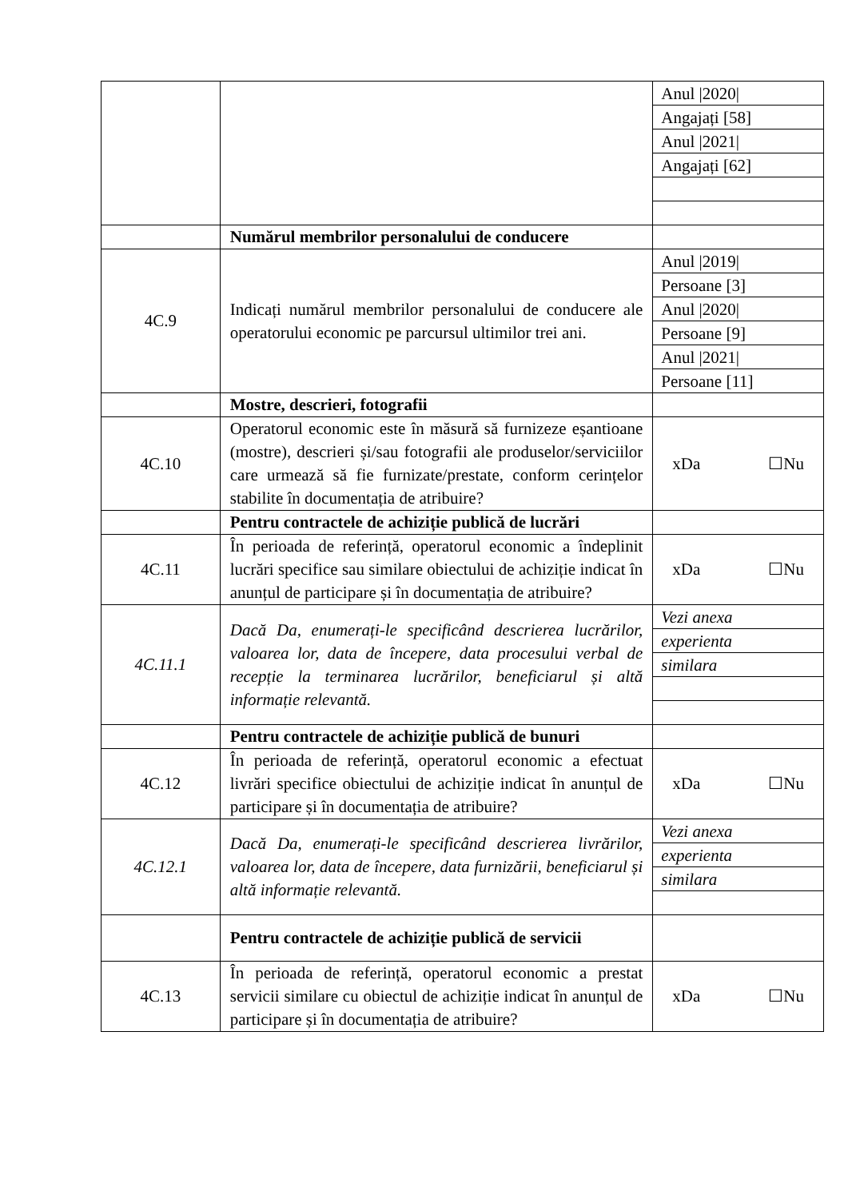| | | / Anul /2020/ / / Angajați [58] / / Anul /2021/ / / Angajați [62] / |
| | Numărul membrilor personalului de conducere | |
| 4C.9 | Indicați numărul membrilor personalului de conducere ale operatorului economic pe parcursul ultimilor trei ani. | / Anul /2019/ / / Persoane [3] / / Anul /2020/ / / Persoane [9] / / Anul /2021/ / / Persoane [11] / |
| | Mostre, descrieri, fotografii | |
| 4C.10 | Operatorul economic este în măsură să furnizeze eșantioane (mostre), descrieri și/sau fotografii ale produselor/serviciilor care urmează să fie furnizate/prestate, conform cerințelor stabilite în documentația de atribuire? | xDa ☐Nu |
| | Pentru contractele de achiziție publică de lucrări | |
| 4C.11 | În perioada de referință, operatorul economic a îndeplinit lucrări specifice sau similare obiectului de achiziție indicat în anunțul de participare și în documentația de atribuire? | xDa ☐Nu |
| 4C.11.1 | Dacă Da, enumerați-le specificând descrierea lucrărilor, valoarea lor, data de începere, data procesului verbal de recepție la terminarea lucrărilor, beneficiarul și altă informație relevantă. | / Vezi anexa / / experienta / / similara / |
| | Pentru contractele de achiziție publică de bunuri | |
| 4C.12 | În perioada de referință, operatorul economic a efectuat livrări specifice obiectului de achiziție indicat în anunțul de participare și în documentația de atribuire? | xDa ☐Nu |
| 4C.12.1 | Dacă Da, enumerați-le specificând descrierea livrărilor, valoarea lor, data de începere, data furnizării, beneficiarul și altă informație relevantă. | / Vezi anexa / / experienta / / similara / |
| | Pentru contractele de achiziție publică de servicii | |
| 4C.13 | În perioada de referință, operatorul economic a prestat servicii similare cu obiectul de achiziție indicat în anunțul de participare și în documentația de atribuire? | xDa ☐Nu |